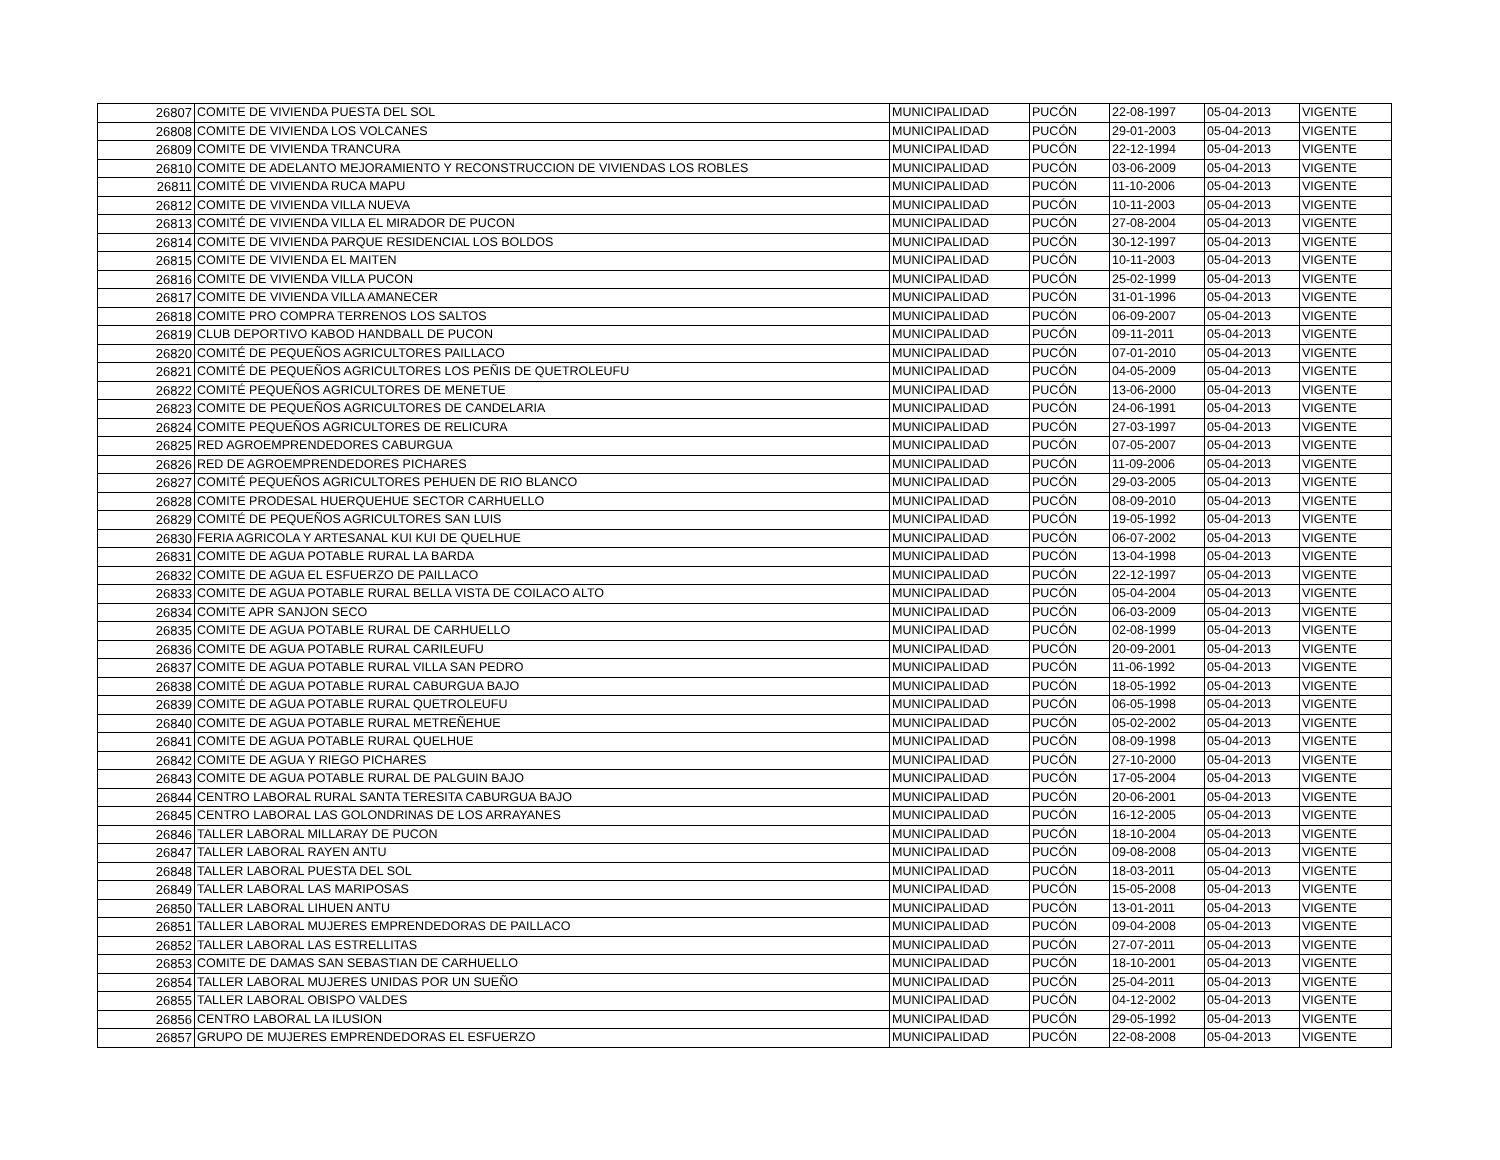| 26807 | COMITE DE VIVIENDA PUESTA DEL SOL | MUNICIPALIDAD | PUCÓN | 22-08-1997 | 05-04-2013 | VIGENTE |
| 26808 | COMITE DE VIVIENDA LOS VOLCANES | MUNICIPALIDAD | PUCÓN | 29-01-2003 | 05-04-2013 | VIGENTE |
| 26809 | COMITE DE VIVIENDA TRANCURA | MUNICIPALIDAD | PUCÓN | 22-12-1994 | 05-04-2013 | VIGENTE |
| 26810 | COMITE DE ADELANTO MEJORAMIENTO Y RECONSTRUCCION DE VIVIENDAS LOS ROBLES | MUNICIPALIDAD | PUCÓN | 03-06-2009 | 05-04-2013 | VIGENTE |
| 26811 | COMITÉ DE VIVIENDA RUCA MAPU | MUNICIPALIDAD | PUCÓN | 11-10-2006 | 05-04-2013 | VIGENTE |
| 26812 | COMITE DE VIVIENDA VILLA NUEVA | MUNICIPALIDAD | PUCÓN | 10-11-2003 | 05-04-2013 | VIGENTE |
| 26813 | COMITÉ DE VIVIENDA VILLA EL MIRADOR DE PUCON | MUNICIPALIDAD | PUCÓN | 27-08-2004 | 05-04-2013 | VIGENTE |
| 26814 | COMITE DE VIVIENDA PARQUE RESIDENCIAL LOS BOLDOS | MUNICIPALIDAD | PUCÓN | 30-12-1997 | 05-04-2013 | VIGENTE |
| 26815 | COMITE DE VIVIENDA EL MAITEN | MUNICIPALIDAD | PUCÓN | 10-11-2003 | 05-04-2013 | VIGENTE |
| 26816 | COMITE DE VIVIENDA VILLA PUCON | MUNICIPALIDAD | PUCÓN | 25-02-1999 | 05-04-2013 | VIGENTE |
| 26817 | COMITE DE VIVIENDA VILLA AMANECER | MUNICIPALIDAD | PUCÓN | 31-01-1996 | 05-04-2013 | VIGENTE |
| 26818 | COMITE PRO COMPRA TERRENOS LOS SALTOS | MUNICIPALIDAD | PUCÓN | 06-09-2007 | 05-04-2013 | VIGENTE |
| 26819 | CLUB DEPORTIVO KABOD HANDBALL DE PUCON | MUNICIPALIDAD | PUCÓN | 09-11-2011 | 05-04-2013 | VIGENTE |
| 26820 | COMITÉ DE PEQUEÑOS AGRICULTORES PAILLACO | MUNICIPALIDAD | PUCÓN | 07-01-2010 | 05-04-2013 | VIGENTE |
| 26821 | COMITÉ DE PEQUEÑOS AGRICULTORES LOS PEÑIS DE QUETROLEUFU | MUNICIPALIDAD | PUCÓN | 04-05-2009 | 05-04-2013 | VIGENTE |
| 26822 | COMITÉ PEQUEÑOS AGRICULTORES DE MENETUE | MUNICIPALIDAD | PUCÓN | 13-06-2000 | 05-04-2013 | VIGENTE |
| 26823 | COMITE DE PEQUEÑOS AGRICULTORES DE CANDELARIA | MUNICIPALIDAD | PUCÓN | 24-06-1991 | 05-04-2013 | VIGENTE |
| 26824 | COMITE PEQUEÑOS AGRICULTORES DE RELICURA | MUNICIPALIDAD | PUCÓN | 27-03-1997 | 05-04-2013 | VIGENTE |
| 26825 | RED AGROEMPRENDEDORES CABURGUA | MUNICIPALIDAD | PUCÓN | 07-05-2007 | 05-04-2013 | VIGENTE |
| 26826 | RED DE AGROEMPRENDEDORES PICHARES | MUNICIPALIDAD | PUCÓN | 11-09-2006 | 05-04-2013 | VIGENTE |
| 26827 | COMITÉ PEQUEÑOS AGRICULTORES PEHUEN DE RIO BLANCO | MUNICIPALIDAD | PUCÓN | 29-03-2005 | 05-04-2013 | VIGENTE |
| 26828 | COMITE PRODESAL HUERQUEHUE SECTOR CARHUELLO | MUNICIPALIDAD | PUCÓN | 08-09-2010 | 05-04-2013 | VIGENTE |
| 26829 | COMITÉ DE PEQUEÑOS AGRICULTORES SAN LUIS | MUNICIPALIDAD | PUCÓN | 19-05-1992 | 05-04-2013 | VIGENTE |
| 26830 | FERIA AGRICOLA Y ARTESANAL KUI KUI DE QUELHUE | MUNICIPALIDAD | PUCÓN | 06-07-2002 | 05-04-2013 | VIGENTE |
| 26831 | COMITE DE AGUA POTABLE RURAL LA BARDA | MUNICIPALIDAD | PUCÓN | 13-04-1998 | 05-04-2013 | VIGENTE |
| 26832 | COMITE DE AGUA EL ESFUERZO DE PAILLACO | MUNICIPALIDAD | PUCÓN | 22-12-1997 | 05-04-2013 | VIGENTE |
| 26833 | COMITE DE AGUA POTABLE RURAL BELLA VISTA DE COILACO ALTO | MUNICIPALIDAD | PUCÓN | 05-04-2004 | 05-04-2013 | VIGENTE |
| 26834 | COMITE APR SANJON SECO | MUNICIPALIDAD | PUCÓN | 06-03-2009 | 05-04-2013 | VIGENTE |
| 26835 | COMITE DE AGUA POTABLE RURAL DE CARHUELLO | MUNICIPALIDAD | PUCÓN | 02-08-1999 | 05-04-2013 | VIGENTE |
| 26836 | COMITE DE AGUA POTABLE RURAL CARILEUFU | MUNICIPALIDAD | PUCÓN | 20-09-2001 | 05-04-2013 | VIGENTE |
| 26837 | COMITE DE AGUA POTABLE RURAL VILLA SAN PEDRO | MUNICIPALIDAD | PUCÓN | 11-06-1992 | 05-04-2013 | VIGENTE |
| 26838 | COMITÉ DE AGUA POTABLE RURAL CABURGUA BAJO | MUNICIPALIDAD | PUCÓN | 18-05-1992 | 05-04-2013 | VIGENTE |
| 26839 | COMITE DE AGUA POTABLE RURAL QUETROLEUFU | MUNICIPALIDAD | PUCÓN | 06-05-1998 | 05-04-2013 | VIGENTE |
| 26840 | COMITE DE AGUA POTABLE RURAL METREÑEHUE | MUNICIPALIDAD | PUCÓN | 05-02-2002 | 05-04-2013 | VIGENTE |
| 26841 | COMITE DE AGUA POTABLE RURAL QUELHUE | MUNICIPALIDAD | PUCÓN | 08-09-1998 | 05-04-2013 | VIGENTE |
| 26842 | COMITE DE AGUA Y RIEGO PICHARES | MUNICIPALIDAD | PUCÓN | 27-10-2000 | 05-04-2013 | VIGENTE |
| 26843 | COMITE DE AGUA POTABLE RURAL DE PALGUIN BAJO | MUNICIPALIDAD | PUCÓN | 17-05-2004 | 05-04-2013 | VIGENTE |
| 26844 | CENTRO LABORAL RURAL SANTA TERESITA CABURGUA BAJO | MUNICIPALIDAD | PUCÓN | 20-06-2001 | 05-04-2013 | VIGENTE |
| 26845 | CENTRO LABORAL LAS GOLONDRINAS DE LOS ARRAYANES | MUNICIPALIDAD | PUCÓN | 16-12-2005 | 05-04-2013 | VIGENTE |
| 26846 | TALLER LABORAL MILLARAY DE PUCON | MUNICIPALIDAD | PUCÓN | 18-10-2004 | 05-04-2013 | VIGENTE |
| 26847 | TALLER LABORAL RAYEN ANTU | MUNICIPALIDAD | PUCÓN | 09-08-2008 | 05-04-2013 | VIGENTE |
| 26848 | TALLER LABORAL PUESTA DEL SOL | MUNICIPALIDAD | PUCÓN | 18-03-2011 | 05-04-2013 | VIGENTE |
| 26849 | TALLER LABORAL LAS MARIPOSAS | MUNICIPALIDAD | PUCÓN | 15-05-2008 | 05-04-2013 | VIGENTE |
| 26850 | TALLER LABORAL LIHUEN ANTU | MUNICIPALIDAD | PUCÓN | 13-01-2011 | 05-04-2013 | VIGENTE |
| 26851 | TALLER LABORAL MUJERES EMPRENDEDORAS DE PAILLACO | MUNICIPALIDAD | PUCÓN | 09-04-2008 | 05-04-2013 | VIGENTE |
| 26852 | TALLER LABORAL LAS ESTRELLITAS | MUNICIPALIDAD | PUCÓN | 27-07-2011 | 05-04-2013 | VIGENTE |
| 26853 | COMITE DE DAMAS SAN SEBASTIAN DE CARHUELLO | MUNICIPALIDAD | PUCÓN | 18-10-2001 | 05-04-2013 | VIGENTE |
| 26854 | TALLER LABORAL MUJERES UNIDAS POR UN SUEÑO | MUNICIPALIDAD | PUCÓN | 25-04-2011 | 05-04-2013 | VIGENTE |
| 26855 | TALLER LABORAL OBISPO VALDES | MUNICIPALIDAD | PUCÓN | 04-12-2002 | 05-04-2013 | VIGENTE |
| 26856 | CENTRO LABORAL LA ILUSION | MUNICIPALIDAD | PUCÓN | 29-05-1992 | 05-04-2013 | VIGENTE |
| 26857 | GRUPO DE MUJERES EMPRENDEDORAS EL ESFUERZO | MUNICIPALIDAD | PUCÓN | 22-08-2008 | 05-04-2013 | VIGENTE |